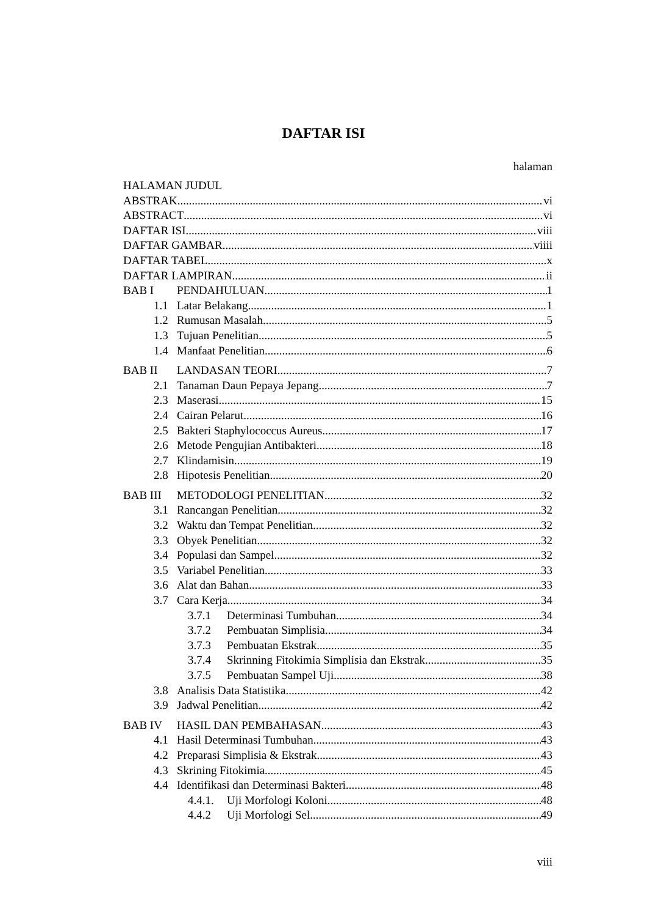DAFTAR ISI
halaman
HALAMAN JUDUL
ABSTRAK vi
ABSTRACT vi
DAFTAR ISI viii
DAFTAR GAMBAR viiii
DAFTAR TABEL x
DAFTAR LAMPIRAN ii
BAB I PENDAHULUAN 1
1.1 Latar Belakang 1
1.2 Rumusan Masalah 5
1.3 Tujuan Penelitian 5
1.4 Manfaat Penelitian 6
BAB II LANDASAN TEORI 7
2.1 Tanaman Daun Pepaya Jepang 7
2.3 Maserasi 15
2.4 Cairan Pelarut 16
2.5 Bakteri Staphylococcus Aureus 17
2.6 Metode Pengujian Antibakteri 18
2.7 Klindamisin 19
2.8 Hipotesis Penelitian 20
BAB III METODOLOGI PENELITIAN 32
3.1 Rancangan Penelitian 32
3.2 Waktu dan Tempat Penelitian 32
3.3 Obyek Penelitian 32
3.4 Populasi dan Sampel 32
3.5 Variabel Penelitian 33
3.6 Alat dan Bahan 33
3.7 Cara Kerja 34
3.7.1 Determinasi Tumbuhan 34
3.7.2 Pembuatan Simplisia 34
3.7.3 Pembuatan Ekstrak 35
3.7.4 Skrinning Fitokimia Simplisia dan Ekstrak 35
3.7.5 Pembuatan Sampel Uji 38
3.8 Analisis Data Statistika 42
3.9 Jadwal Penelitian 42
BAB IV HASIL DAN PEMBAHASAN 43
4.1 Hasil Determinasi Tumbuhan 43
4.2 Preparasi Simplisia & Ekstrak 43
4.3 Skrining Fitokimia 45
4.4 Identifikasi dan Determinasi Bakteri 48
4.4.1. Uji Morfologi Koloni 48
4.4.2 Uji Morfologi Sel 49
viii